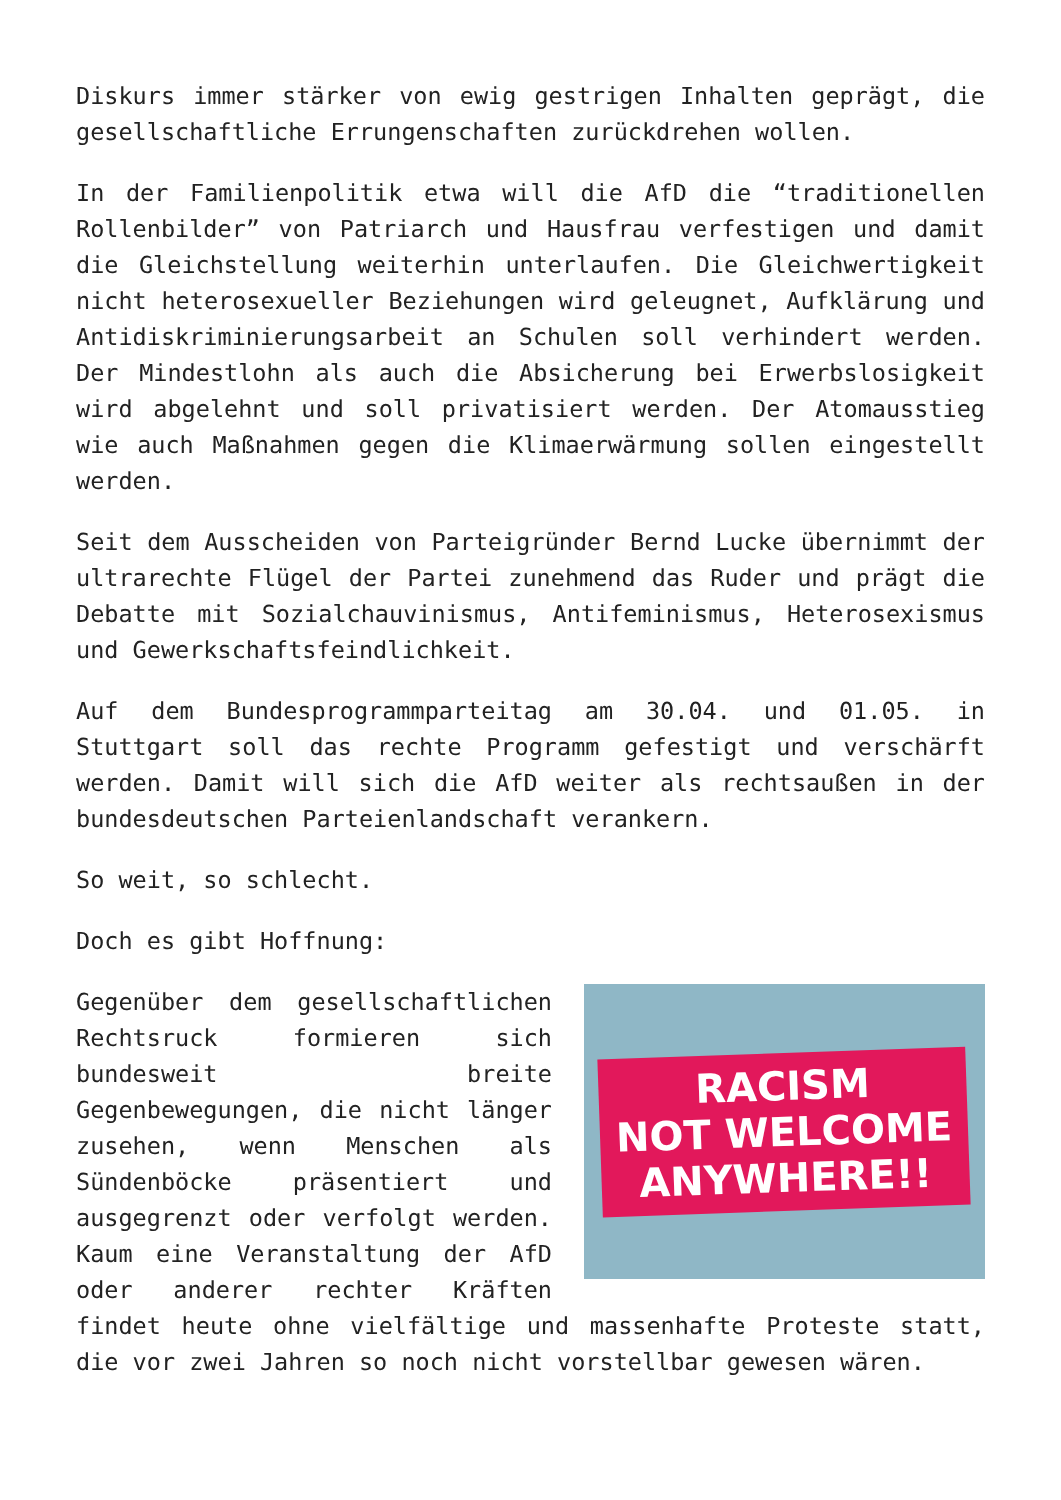Diskurs immer stärker von ewig gestrigen Inhalten geprägt, die gesellschaftliche Errungenschaften zurückdrehen wollen.
In der Familienpolitik etwa will die AfD die “traditionellen Rollenbilder” von Patriarch und Hausfrau verfestigen und damit die Gleichstellung weiterhin unterlaufen. Die Gleichwertigkeit nicht heterosexueller Beziehungen wird geleugnet, Aufklärung und Antidiskriminierungsarbeit an Schulen soll verhindert werden. Der Mindestlohn als auch die Absicherung bei Erwerbslosigkeit wird abgelehnt und soll privatisiert werden. Der Atomausstieg wie auch Maßnahmen gegen die Klimaerwärmung sollen eingestellt werden.
Seit dem Ausscheiden von Parteigründer Bernd Lucke übernimmt der ultrarechte Flügel der Partei zunehmend das Ruder und prägt die Debatte mit Sozialchauvinismus, Antifeminismus, Heterosexismus und Gewerkschaftsfeindlichkeit.
Auf dem Bundesprogrammparteitag am 30.04. und 01.05. in Stuttgart soll das rechte Programm gefestigt und verschärft werden. Damit will sich die AfD weiter als rechtsaußen in der bundesdeutschen Parteienlandschaft verankern.
So weit, so schlecht.
Doch es gibt Hoffnung:
RACISM
NOT WELCOME
ANYWHERE!!
Gegenüber dem gesellschaftlichen Rechtsruck formieren sich bundesweit breite Gegenbewegungen, die nicht länger zusehen, wenn Menschen als Sündenböcke präsentiert und ausgegrenzt oder verfolgt werden. Kaum eine Veranstaltung der AfD oder anderer rechter Kräften findet heute ohne vielfältige und massenhafte Proteste statt, die vor zwei Jahren so noch nicht vorstellbar gewesen wären.